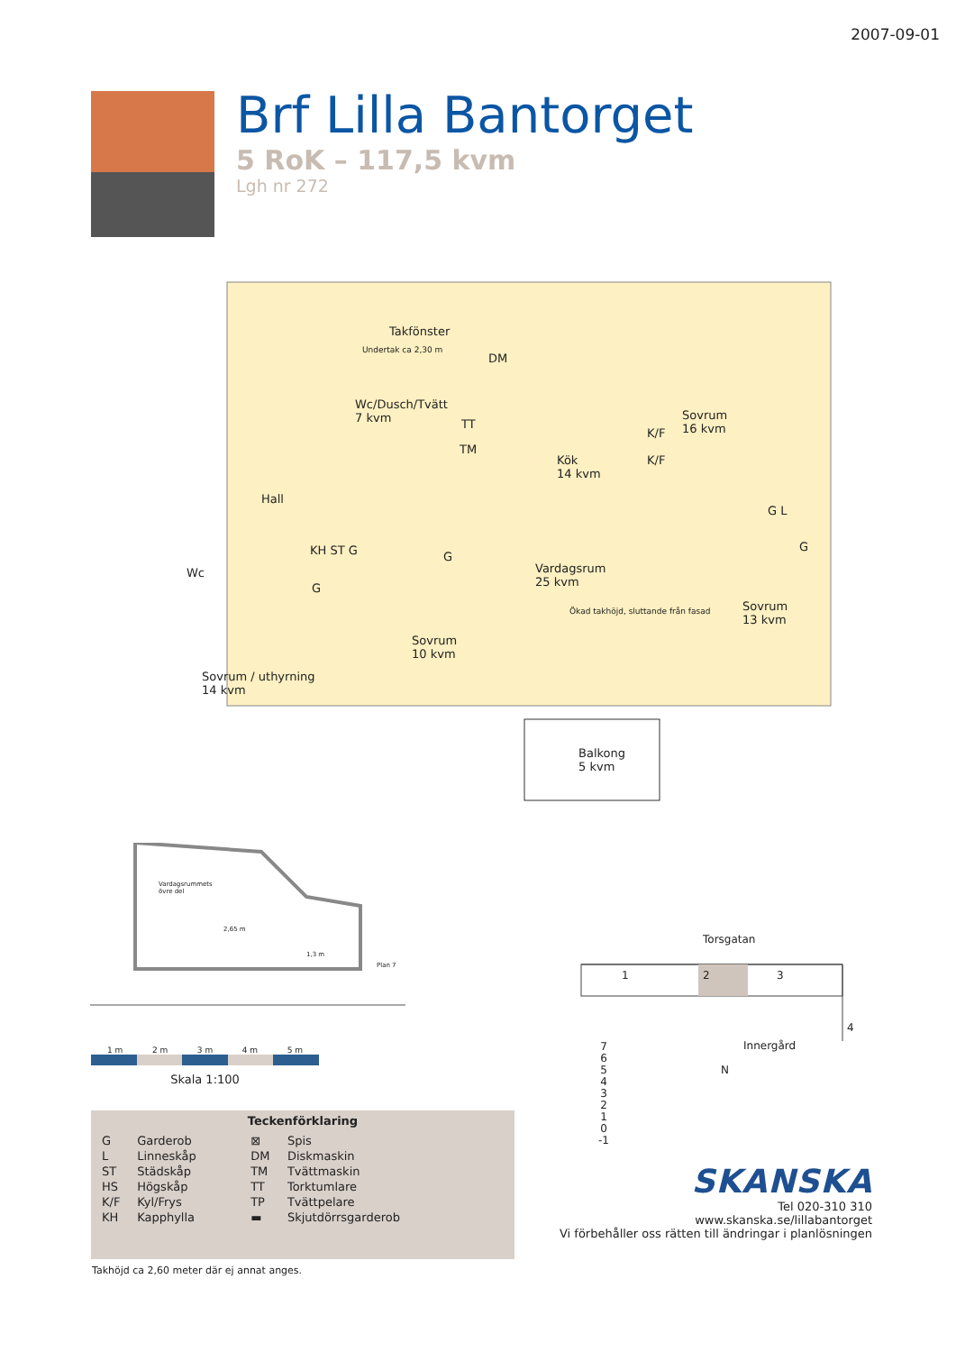2007-09-01
Brf Lilla Bantorget
5 RoK – 117,5 kvm
Lgh nr 272
Takfönster
Wc/Dusch/Tvätt
7 kvm
DM
TT
TM
K/F
K/F
Sovrum
16 kvm
Kök
14 kvm
Hall
G L
KH ST G G
Wc
Vardagsrum
25 kvm
G
G
Sovrum
13 kvm
Sovrum
10 kvm
Sovrum / uthyrning
14 kvm
Ökad takhöjd, sluttande från fasad
Undertak ca 2,30 m
Balkong
5 kvm
Vardagsrummets
övre del
2,65 m
1,3 m
Plan 7
1 m 2 m 3 m 4 m 5 m
Skala 1:100
Teckenförklaring
| G | Garderob | ⊠ | Spis |
| L | Linneskåp | DM | Diskmaskin |
| ST | Städskåp | TM | Tvättmaskin |
| HS | Högskåp | TT | Torktumlare |
| K/F | Kyl/Frys | TP | Tvättpelare |
| KH | Kapphylla | ▬ | Skjutdörrsgarderob |
Takhöjd ca 2,60 meter där ej annat anges.
Torsgatan
1 2 3
4
Innergård
N
7
6
5
4
3
2
1
0
-1
SKANSKA
Tel 020-310 310
www.skanska.se/lillabantorget
Vi förbehåller oss rätten till ändringar i planlösningen